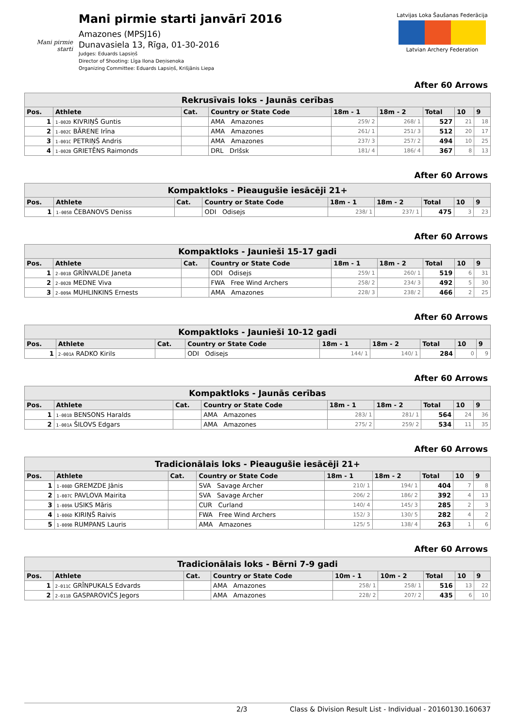Mani pirmie starti
Mani pirmie starti janvārī 2016
Amazones (MPSJ16)
Dunavasiela 13, Rīga, 01-30-2016
Judges: Eduards Lapsiņš
Director of Shooting: Līga Ilona Deņisenoka
Organizing Committee: Eduards Lapsiņš, Krišjānis Liepa
Latvijas Loka Šaušanas Federācija
Latvian Archery Federation
After 60 Arrows
| Rekrusīvais loks - Jaunās cerības | | | | | | | | |
| --- | --- | --- | --- | --- | --- | --- | --- | --- |
| Pos. | Athlete | Cat. | Country or State Code | 18m - 1 | 18m - 2 | Total | 10 | 9 |
| 1 | 1-002D KIVRIŅŠ Guntis | | AMA Amazones | 259/ 2 | 268/ 1 | 527 | 21 | 18 |
| 2 | 1-002C BĀRENE Irīna | | AMA Amazones | 261/ 1 | 251/ 3 | 512 | 20 | 17 |
| 3 | 1-001C PETRIŅŠ Andris | | AMA Amazones | 237/ 3 | 257/ 2 | 494 | 10 | 25 |
| 4 | 1-002B GRIETĒNS Raimonds | | DRL Drlšsk | 181/ 4 | 186/ 4 | 367 | 8 | 13 |
After 60 Arrows
| Kompaktloks - Pieaugušie iesācēji 21+ | | | | | | | | |
| --- | --- | --- | --- | --- | --- | --- | --- | --- |
| Pos. | Athlete | Cat. | Country or State Code | 18m - 1 | 18m - 2 | Total | 10 | 9 |
| 1 | 1-005B ČEBANOVS Deniss | | ODI Odisejs | 238/ 1 | 237/ 1 | 475 | 3 | 23 |
After 60 Arrows
| Kompaktloks - Jaunieši 15-17 gadi | | | | | | | | |
| --- | --- | --- | --- | --- | --- | --- | --- | --- |
| Pos. | Athlete | Cat. | Country or State Code | 18m - 1 | 18m - 2 | Total | 10 | 9 |
| 1 | 2-001B GRĪNVALDE Janeta | | ODI Odisejs | 259/ 1 | 260/ 1 | 519 | 6 | 31 |
| 2 | 2-002B MEDNE Viva | | FWA Free Wind Archers | 258/ 2 | 234/ 3 | 492 | 5 | 30 |
| 3 | 2-009A MUHLINKINS Ernests | | AMA Amazones | 228/ 3 | 238/ 2 | 466 | 2 | 25 |
After 60 Arrows
| Kompaktloks - Jaunieši 10-12 gadi | | | | | | | | |
| --- | --- | --- | --- | --- | --- | --- | --- | --- |
| Pos. | Athlete | Cat. | Country or State Code | 18m - 1 | 18m - 2 | Total | 10 | 9 |
| 1 | 2-001A RADKO Kirils | | ODI Odisejs | 144/ 1 | 140/ 1 | 284 | 0 | 9 |
After 60 Arrows
| Kompaktloks - Jaunās cerības | | | | | | | | |
| --- | --- | --- | --- | --- | --- | --- | --- | --- |
| Pos. | Athlete | Cat. | Country or State Code | 18m - 1 | 18m - 2 | Total | 10 | 9 |
| 1 | 1-001B BENSONS Haralds | | AMA Amazones | 283/ 1 | 281/ 1 | 564 | 24 | 36 |
| 2 | 1-001A ŠILOVS Edgars | | AMA Amazones | 275/ 2 | 259/ 2 | 534 | 11 | 35 |
After 60 Arrows
| Tradicionālais loks - Pieaugušie iesācēji 21+ | | | | | | | | |
| --- | --- | --- | --- | --- | --- | --- | --- | --- |
| Pos. | Athlete | Cat. | Country or State Code | 18m - 1 | 18m - 2 | Total | 10 | 9 |
| 1 | 1-008D GREMZDE Jānis | | SVA Savage Archer | 210/ 1 | 194/ 1 | 404 | 7 | 8 |
| 2 | 1-007C PAVLOVA Mairita | | SVA Savage Archer | 206/ 2 | 186/ 2 | 392 | 4 | 13 |
| 3 | 1-009A USIKS Māris | | CUR Curland | 140/ 4 | 145/ 3 | 285 | 2 | 3 |
| 4 | 1-006D KIRIŅŠ Raivis | | FWA Free Wind Archers | 152/ 3 | 130/ 5 | 282 | 4 | 2 |
| 5 | 1-009B RUMPANS Lauris | | AMA Amazones | 125/ 5 | 138/ 4 | 263 | 1 | 6 |
After 60 Arrows
| Tradicionālais loks - Bērni 7-9 gadi | | | | | | | | |
| --- | --- | --- | --- | --- | --- | --- | --- | --- |
| Pos. | Athlete | Cat. | Country or State Code | 10m - 1 | 10m - 2 | Total | 10 | 9 |
| 1 | 2-011C GRĪNPUKALS Edvards | | AMA Amazones | 258/ 1 | 258/ 1 | 516 | 13 | 22 |
| 2 | 2-011B GASPAROVIČS Jegors | | AMA Amazones | 228/ 2 | 207/ 2 | 435 | 6 | 10 |
2/3 Class & Division Result List - Individual - 20160130.160637